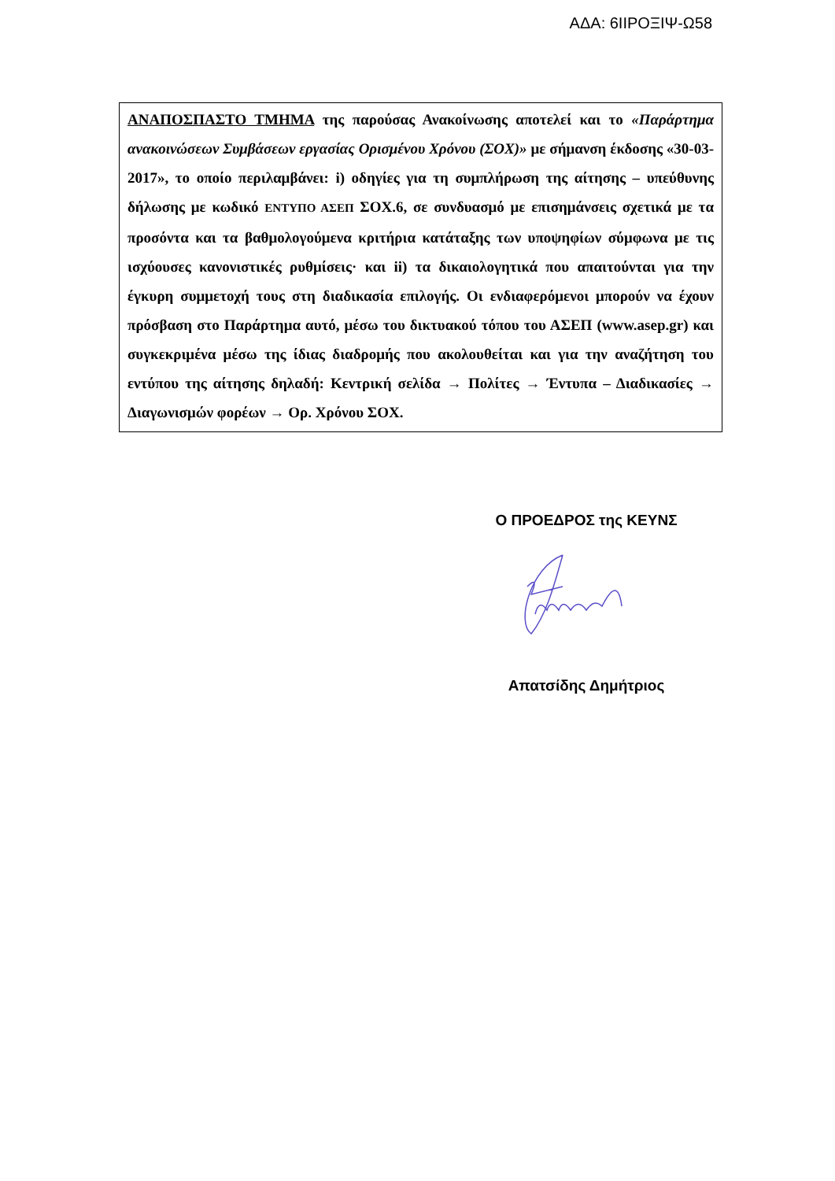ΑΔΑ: 6ΙΙΡΟΞΙΨ-Ω58
ΑΝΑΠΟΣΠΑΣΤΟ ΤΜΗΜΑ της παρούσας Ανακοίνωσης αποτελεί και το «Παράρτημα ανακοινώσεων Συμβάσεων εργασίας Ορισμένου Χρόνου (ΣΟΧ)» με σήμανση έκδοσης «30-03-2017», το οποίο περιλαμβάνει: i) οδηγίες για τη συμπλήρωση της αίτησης – υπεύθυνης δήλωσης με κωδικό ΕΝΤΥΠΟ ΑΣΕΠ ΣΟΧ.6, σε συνδυασμό με επισημάνσεις σχετικά με τα προσόντα και τα βαθμολογούμενα κριτήρια κατάταξης των υποψηφίων σύμφωνα με τις ισχύουσες κανονιστικές ρυθμίσεις· και ii) τα δικαιολογητικά που απαιτούνται για την έγκυρη συμμετοχή τους στη διαδικασία επιλογής. Οι ενδιαφερόμενοι μπορούν να έχουν πρόσβαση στο Παράρτημα αυτό, μέσω του δικτυακού τόπου του ΑΣΕΠ (www.asep.gr) και συγκεκριμένα μέσω της ίδιας διαδρομής που ακολουθείται και για την αναζήτηση του εντύπου της αίτησης δηλαδή: Κεντρική σελίδα → Πολίτες → Έντυπα – Διαδικασίες → Διαγωνισμών φορέων → Ορ. Χρόνου ΣΟΧ.
Ο ΠΡΟΕΔΡΟΣ της ΚΕΥΝΣ
Απατσίδης Δημήτριος